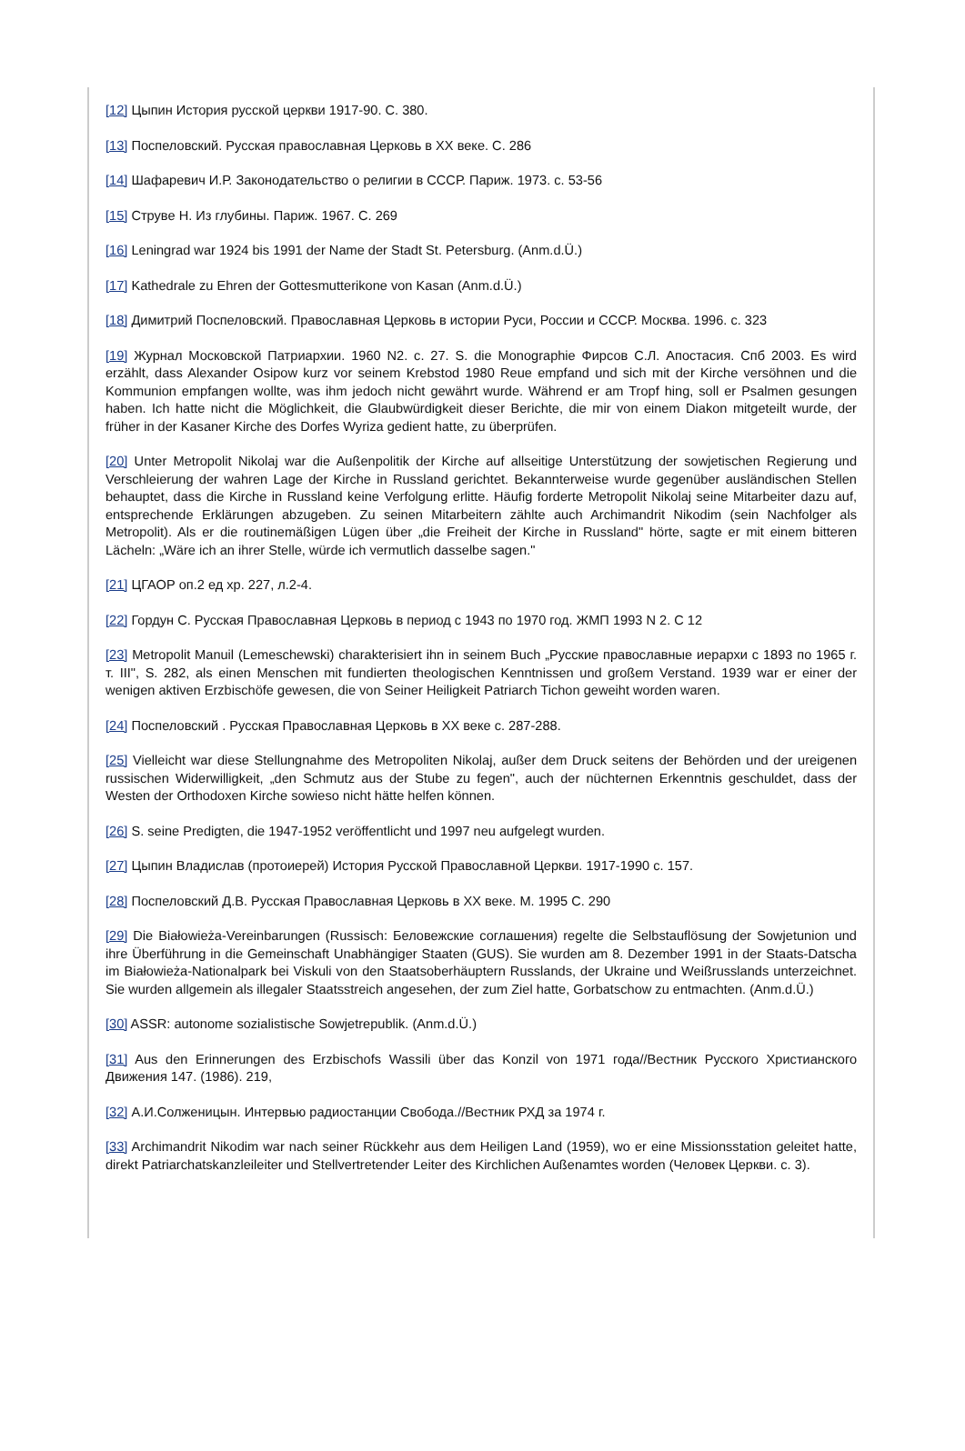[12] Цыпин История русской церкви 1917-90. С. 380.
[13] Поспеловский. Русская православная Церковь в XX веке. С. 286
[14] Шафаревич И.Р. Законодательство о религии в СССР. Париж. 1973. с. 53-56
[15] Струве Н. Из глубины. Париж. 1967. С. 269
[16] Leningrad war 1924 bis 1991 der Name der Stadt St. Petersburg. (Anm.d.Ü.)
[17] Kathedrale zu Ehren der Gottesmutterikone von Kasan (Anm.d.Ü.)
[18] Димитрий Поспеловский. Православная Церковь в истории Руси, России и СССР. Москва. 1996. с. 323
[19] Журнал Московской Патриархии. 1960 N2. с. 27. S. die Monographie Фирсов С.Л. Апостасия. Спб 2003. Es wird erzählt, dass Alexander Osipow kurz vor seinem Krebstod 1980 Reue empfand und sich mit der Kirche versöhnen und die Kommunion empfangen wollte, was ihm jedoch nicht gewährt wurde. Während er am Tropf hing, soll er Psalmen gesungen haben. Ich hatte nicht die Möglichkeit, die Glaubwürdigkeit dieser Berichte, die mir von einem Diakon mitgeteilt wurde, der früher in der Kasaner Kirche des Dorfes Wyriza gedient hatte, zu überprüfen.
[20] Unter Metropolit Nikolaj war die Außenpolitik der Kirche auf allseitige Unterstützung der sowjetischen Regierung und Verschleierung der wahren Lage der Kirche in Russland gerichtet. Bekannterweise wurde gegenüber ausländischen Stellen behauptet, dass die Kirche in Russland keine Verfolgung erlitte. Häufig forderte Metropolit Nikolaj seine Mitarbeiter dazu auf, entsprechende Erklärungen abzugeben. Zu seinen Mitarbeitern zählte auch Archimandrit Nikodim (sein Nachfolger als Metropolit). Als er die routinemäßigen Lügen über „die Freiheit der Kirche in Russland" hörte, sagte er mit einem bitteren Lächeln: „Wäre ich an ihrer Stelle, würde ich vermutlich dasselbe sagen."
[21] ЦГАОР оп.2 ед хр. 227, л.2-4.
[22] Гордун С. Русская Православная Церковь в период с 1943 по 1970 год. ЖМП 1993 N 2. С 12
[23] Metropolit Manuil (Lemeschewski) charakterisiert ihn in seinem Buch „Русские православные иерархи с 1893 по 1965 г. т. III", S. 282, als einen Menschen mit fundierten theologischen Kenntnissen und großem Verstand. 1939 war er einer der wenigen aktiven Erzbischöfe gewesen, die von Seiner Heiligkeit Patriarch Tichon geweiht worden waren.
[24] Поспеловский . Русская Православная Церковь в XX веке с. 287-288.
[25] Vielleicht war diese Stellungnahme des Metropoliten Nikolaj, außer dem Druck seitens der Behörden und der ureigenen russischen Widerwilligkeit, „den Schmutz aus der Stube zu fegen", auch der nüchternen Erkenntnis geschuldet, dass der Westen der Orthodoxen Kirche sowieso nicht hätte helfen können.
[26] S. seine Predigten, die 1947-1952 veröffentlicht und 1997 neu aufgelegt wurden.
[27] Цыпин Владислав (протоиерей) История Русской Православной Церкви. 1917-1990 с. 157.
[28] Поспеловский Д.В. Русская Православная Церковь в XX веке. М. 1995 С. 290
[29] Die Białowieża-Vereinbarungen (Russisch: Беловежские соглашения) regelte die Selbstauflösung der Sowjetunion und ihre Überführung in die Gemeinschaft Unabhängiger Staaten (GUS). Sie wurden am 8. Dezember 1991 in der Staats-Datscha im Białowieża-Nationalpark bei Viskuli von den Staatsoberhäuptern Russlands, der Ukraine und Weißrusslands unterzeichnet. Sie wurden allgemein als illegaler Staatsstreich angesehen, der zum Ziel hatte, Gorbatschow zu entmachten. (Anm.d.Ü.)
[30] ASSR: autonome sozialistische Sowjetrepublik. (Anm.d.Ü.)
[31] Aus den Erinnerungen des Erzbischofs Wassili über das Konzil von 1971 года//Вестник Русского Христианского Движения 147. (1986). 219,
[32] А.И.Солженицын. Интервью радиостанции Свобода.//Вестник РХД за 1974 г.
[33] Archimandrit Nikodim war nach seiner Rückkehr aus dem Heiligen Land (1959), wo er eine Missionsstation geleitet hatte, direkt Patriarchatskanzleileiter und Stellvertretender Leiter des Kirchlichen Außenamtes worden (Человек Церкви. с. 3).